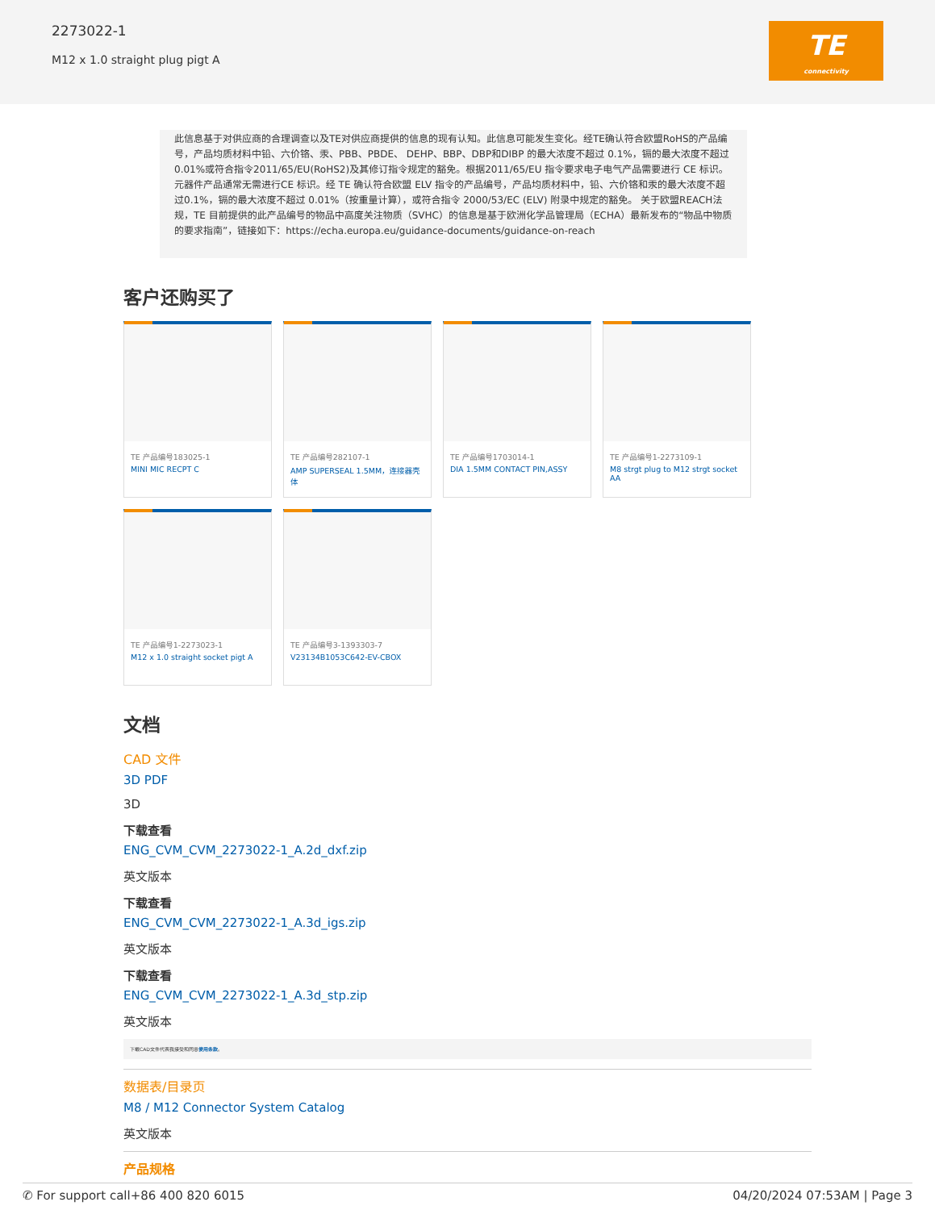2273022-1
M12 x 1.0 straight plug pigt A
TE
connectivity
此信息基于对供应商的合理调查以及TE对供应商提供的信息的现有认知。此信息可能发生变化。经TE确认符合欧盟RoHS的产品编号，产品均质材料中铅、六价铬、汞、PBB、PBDE、 DEHP、BBP、DBP和DIBP 的最大浓度不超过 0.1%，镉的最大浓度不超过 0.01%或符合指令2011/65/EU(RoHS2)及其修订指令规定的豁免。根据2011/65/EU 指令要求电子电气产品需要进行 CE 标识。元器件产品通常无需进行CE 标识。经 TE 确认符合欧盟 ELV 指令的产品编号，产品均质材料中，铅、六价铬和汞的最大浓度不超过0.1%，镉的最大浓度不超过 0.01%（按重量计算），或符合指令 2000/53/EC (ELV) 附录中规定的豁免。 关于欧盟REACH法规，TE 目前提供的此产品编号的物品中高度关注物质（SVHC）的信息是基于欧洲化学品管理局（ECHA）最新发布的“物品中物质的要求指南”，链接如下：https://echa.europa.eu/guidance-documents/guidance-on-reach
客户还购买了
TE 产品编号183025-1
MINI MIC RECPT C
TE 产品编号282107-1
AMP SUPERSEAL 1.5MM，连接器壳体
TE 产品编号1703014-1
DIA 1.5MM CONTACT PIN,ASSY
TE 产品编号1-2273109-1
M8 strgt plug to M12 strgt socket AA
TE 产品编号1-2273023-1
M12 x 1.0 straight socket pigt A
TE 产品编号3-1393303-7
V23134B1053C642-EV-CBOX
文档
CAD 文件
3D PDF
3D
下载查看
ENG_CVM_CVM_2273022-1_A.2d_dxf.zip
英文版本
下载查看
ENG_CVM_CVM_2273022-1_A.3d_igs.zip
英文版本
下载查看
ENG_CVM_CVM_2273022-1_A.3d_stp.zip
英文版本
下载CAD文件代表我接受和同意使用条款。
数据表/目录页
M8 / M12 Connector System Catalog
英文版本
产品规格
✆ For support call+86 400 820 6015 04/20/2024 07:53AM | Page 3